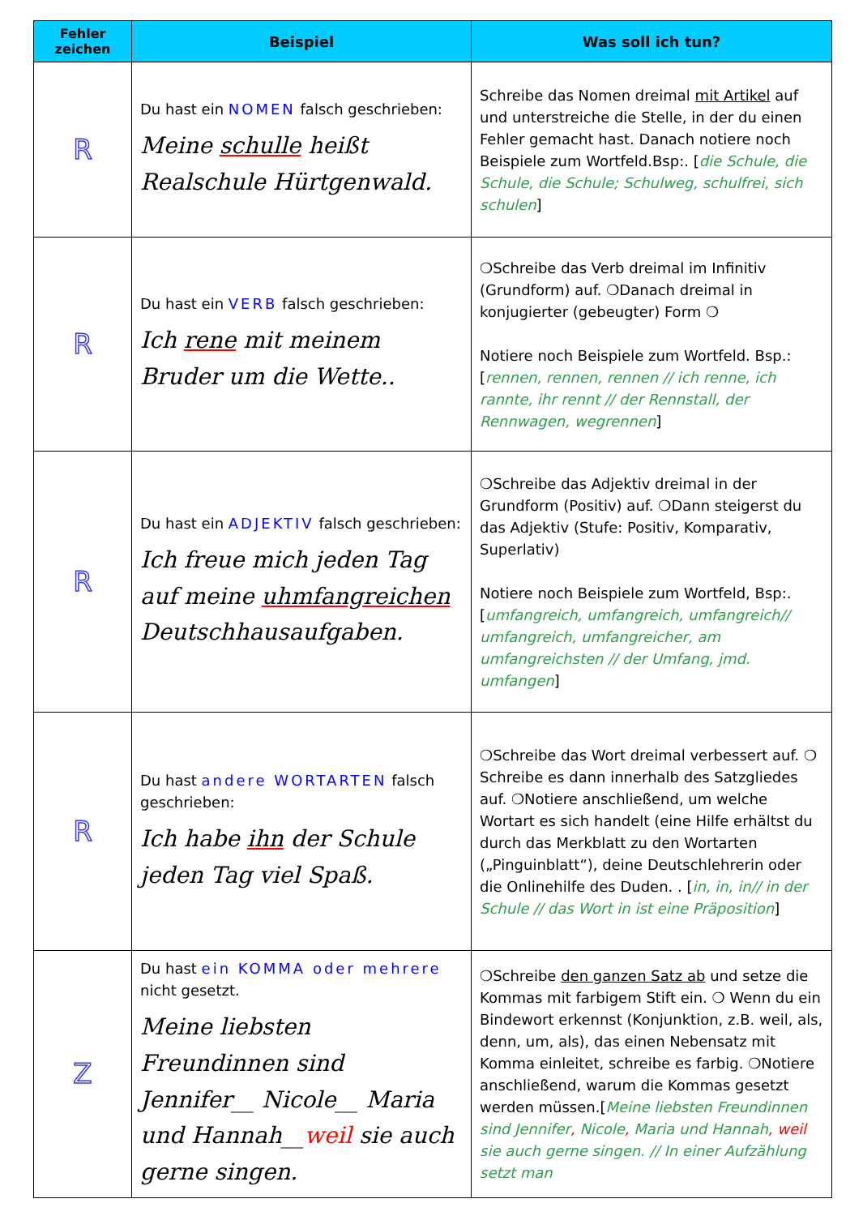| Fehler zeichen | Beispiel | Was soll ich tun? |
| --- | --- | --- |
| R | Du hast ein NOMEN falsch geschrieben: Meine schulle heißt Realschule Hürtgenwald. | Schreibe das Nomen dreimal mit Artikel auf und unterstreiche die Stelle, in der du einen Fehler gemacht hast. Danach notiere noch Beispiele zum Wortfeld.Bsp:. [ die Schule, die Schule, die Schule; Schulweg, schulfrei, sich schulen ] |
| R | Du hast ein VERB falsch geschrieben: Ich rene mit meinem Bruder um die Wette.. | ❍Schreibe das Verb dreimal im Infinitiv (Grundform) auf. ❍Danach dreimal in konjugierter (gebeugter) Form ❍ Notiere noch Beispiele zum Wortfeld. Bsp.: [ rennen, rennen, rennen // ich renne, ich rannte, ihr rennt // der Rennstall, der Rennwagen, wegrennen ] |
| R | Du hast ein ADJEKTIV falsch geschrieben: Ich freue mich jeden Tag auf meine uhmfangreichen Deutschhausaufgaben. | ❍Schreibe das Adjektiv dreimal in der Grundform (Positiv) auf. ❍Dann steigerst du das Adjektiv (Stufe: Positiv, Komparativ, Superlativ) Notiere noch Beispiele zum Wortfeld, Bsp:. [ umfangreich, umfangreich, umfangreich// umfangreich, umfangreicher, am umfangreichsten // der Umfang, jmd. umfangen ] |
| R | Du hast andere WORTARTEN falsch geschrieben: Ich habe ihn der Schule jeden Tag viel Spaß. | ❍Schreibe das Wort dreimal verbessert auf. ❍ Schreibe es dann innerhalb des Satzgliedes auf. ❍Notiere anschließend, um welche Wortart es sich handelt (eine Hilfe erhältst du durch das Merkblatt zu den Wortarten („Pinguinblatt“), deine Deutschlehrerin oder die Onlinehilfe des Duden. . [ in, in, in// in der Schule // das Wort in ist eine Präposition ] |
| Z | Du hast ein KOMMA oder mehrere nicht gesetzt. Meine liebsten Freundinnen sind Jennifer__ Nicole__ Maria und Hannah__ weil sie auch gerne singen. | ❍Schreibe den ganzen Satz ab und setze die Kommas mit farbigem Stift ein. ❍ Wenn du ein Bindewort erkennst (Konjunktion, z.B. weil, als, denn, um, als), das einen Nebensatz mit Komma einleitet, schreibe es farbig. ❍Notiere anschließend, warum die Kommas gesetzt werden müssen.[ Meine liebsten Freundinnen sind Jennifer , Nicole , Maria und Hannah , weil sie auch gerne singen. // In einer Aufzählung setzt man |